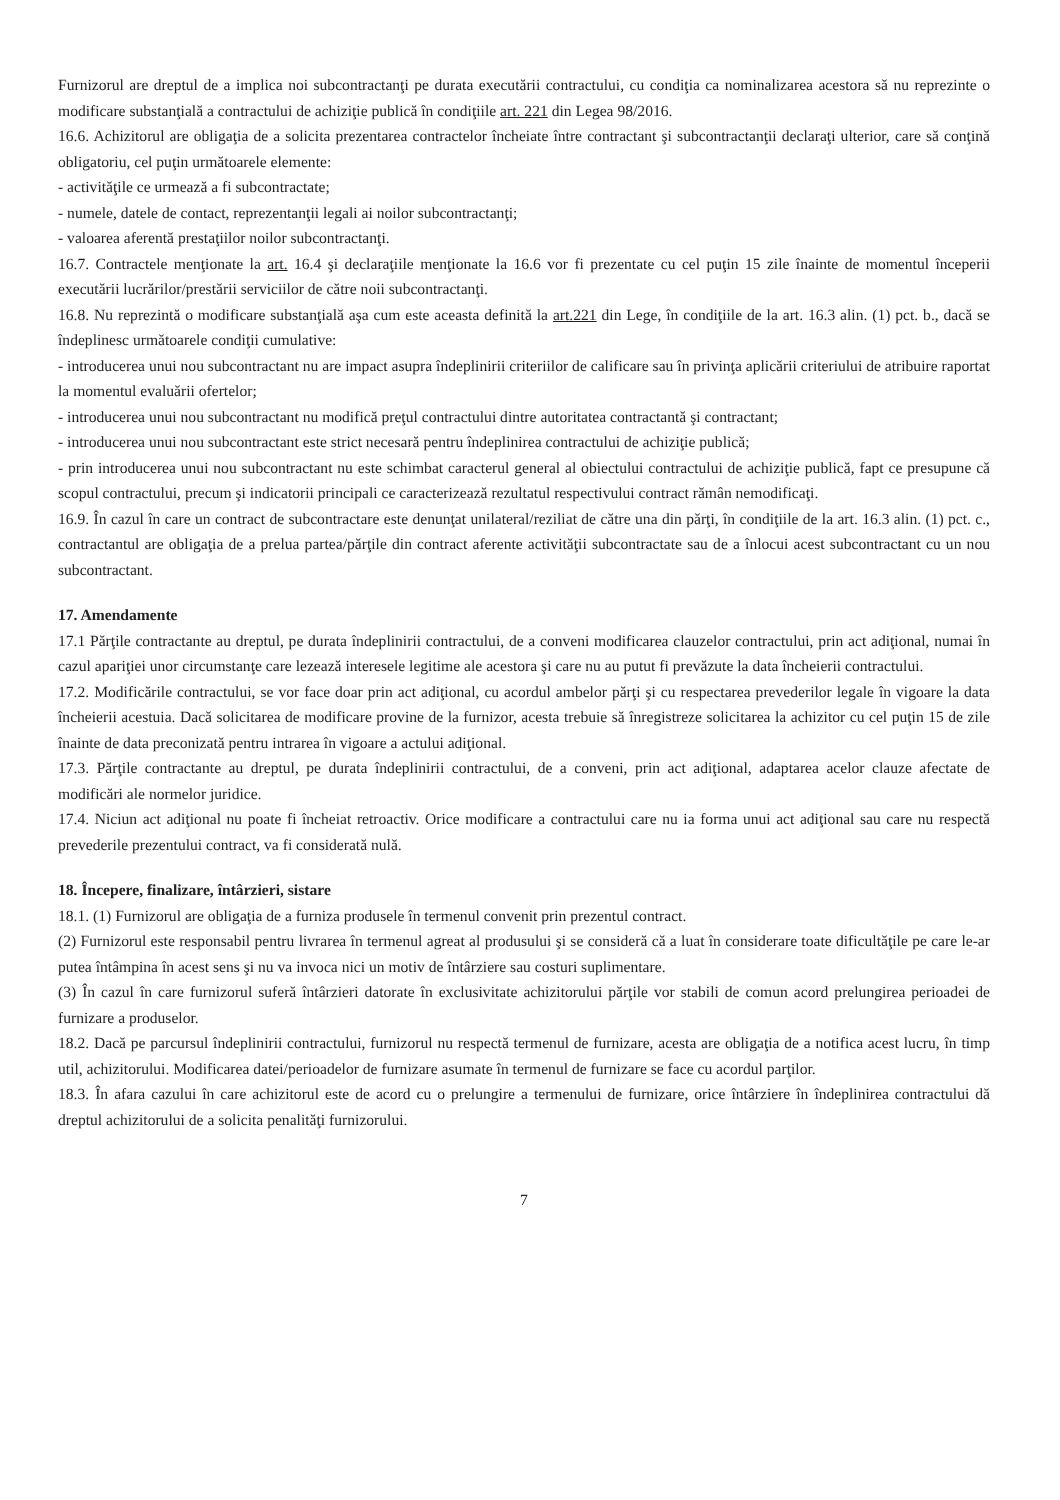Furnizorul are dreptul de a implica noi subcontractanţi pe durata executării contractului, cu condiţia ca nominalizarea acestora să nu reprezinte o modificare substanţială a contractului de achiziţie publică în condiţiile art. 221 din Legea 98/2016.
16.6. Achizitorul are obligaţia de a solicita prezentarea contractelor încheiate între contractant şi subcontractanţii declaraţi ulterior, care să conţină obligatoriu, cel puţin următoarele elemente:
- activităţile ce urmează a fi subcontractate;
- numele, datele de contact, reprezentanţii legali ai noilor subcontractanţi;
- valoarea aferentă prestaţiilor noilor subcontractanţi.
16.7. Contractele menţionate la art. 16.4 şi declaraţiile menţionate la 16.6 vor fi prezentate cu cel puţin 15 zile înainte de momentul începerii executării lucrărilor/prestării serviciilor de către noii subcontractanţi.
16.8. Nu reprezintă o modificare substanţială aşa cum este aceasta definită la art.221 din Lege, în condiţiile de la art. 16.3 alin. (1) pct. b., dacă se îndeplinesc următoarele condiţii cumulative:
- introducerea unui nou subcontractant nu are impact asupra îndeplinirii criteriilor de calificare sau în privinţa aplicării criteriului de atribuire raportat la momentul evaluării ofertelor;
- introducerea unui nou subcontractant nu modifică preţul contractului dintre autoritatea contractantă şi contractant;
- introducerea unui nou subcontractant este strict necesară pentru îndeplinirea contractului de achiziţie publică;
- prin introducerea unui nou subcontractant nu este schimbat caracterul general al obiectului contractului de achiziţie publică, fapt ce presupune că scopul contractului, precum şi indicatorii principali ce caracterizează rezultatul respectivului contract rămân nemodificaţi.
16.9. În cazul în care un contract de subcontractare este denunţat unilateral/reziliat de către una din părţi, în condiţiile de la art. 16.3 alin. (1) pct. c., contractantul are obligaţia de a prelua partea/părţile din contract aferente activităţii subcontractate sau de a înlocui acest subcontractant cu un nou subcontractant.
17. Amendamente
17.1 Părţile contractante au dreptul, pe durata îndeplinirii contractului, de a conveni modificarea clauzelor contractului, prin act adiţional, numai în cazul apariţiei unor circumstanţe care lezează interesele legitime ale acestora şi care nu au putut fi prevăzute la data încheierii contractului.
17.2. Modificările contractului, se vor face doar prin act adiţional, cu acordul ambelor părţi şi cu respectarea prevederilor legale în vigoare la data încheierii acestuia. Dacă solicitarea de modificare provine de la furnizor, acesta trebuie să înregistreze solicitarea la achizitor cu cel puţin 15 de zile înainte de data preconizată pentru intrarea în vigoare a actului adiţional.
17.3. Părţile contractante au dreptul, pe durata îndeplinirii contractului, de a conveni, prin act adiţional, adaptarea acelor clauze afectate de modificări ale normelor juridice.
17.4. Niciun act adiţional nu poate fi încheiat retroactiv. Orice modificare a contractului care nu ia forma unui act adiţional sau care nu respectă prevederile prezentului contract, va fi considerată nulă.
18. Începere, finalizare, întârzieri, sistare
18.1. (1) Furnizorul are obligaţia de a furniza produsele în termenul convenit prin prezentul contract.
(2) Furnizorul este responsabil pentru livrarea în termenul agreat al produsului şi se consideră că a luat în considerare toate dificultăţile pe care le-ar putea întâmpina în acest sens şi nu va invoca nici un motiv de întârziere sau costuri suplimentare.
(3) În cazul în care furnizorul suferă întârzieri datorate în exclusivitate achizitorului părţile vor stabili de comun acord prelungirea perioadei de furnizare a produselor.
18.2. Dacă pe parcursul îndeplinirii contractului, furnizorul nu respectă termenul de furnizare, acesta are obligaţia de a notifica acest lucru, în timp util, achizitorului. Modificarea datei/perioadelor de furnizare asumate în termenul de furnizare se face cu acordul parţilor.
18.3. În afara cazului în care achizitorul este de acord cu o prelungire a termenului de furnizare, orice întârziere în îndeplinirea contractului dă dreptul achizitorului de a solicita penalităţi furnizorului.
7